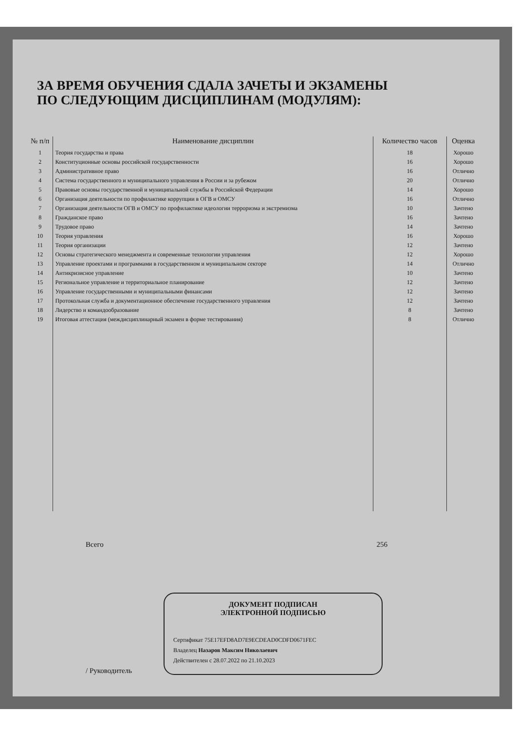ЗА ВРЕМЯ ОБУЧЕНИЯ СДАЛА ЗАЧЕТЫ И ЭКЗАМЕНЫ
ПО СЛЕДУЮЩИМ ДИСЦИПЛИНАМ (МОДУЛЯМ):
| № п/п | Наименование дисциплин | Количество часов | Оценка |
| --- | --- | --- | --- |
| 1 | Теория государства и права | 18 | Хорошо |
| 2 | Конституционные основы российской государственности | 16 | Хорошо |
| 3 | Административное право | 16 | Отлично |
| 4 | Система государственного и муниципального управления в России и за рубежом | 20 | Отлично |
| 5 | Правовые основы государственной и муниципальной службы в Российской Федерации | 14 | Хорошо |
| 6 | Организация деятельности по профилактике коррупции в ОГВ и ОМСУ | 16 | Отлично |
| 7 | Организация деятельности ОГВ и ОМСУ по профилактике идеологии терроризма и экстремизма | 10 | Зачтено |
| 8 | Гражданское право | 16 | Зачтено |
| 9 | Трудовое право | 14 | Зачтено |
| 10 | Теория управления | 16 | Хорошо |
| 11 | Теория организации | 12 | Зачтено |
| 12 | Основы стратегического менеджмента и современные технологии управления | 12 | Хорошо |
| 13 | Управление проектами и программами в государственном и муниципальном секторе | 14 | Отлично |
| 14 | Антикризисное управление | 10 | Зачтено |
| 15 | Региональное управление и территориальное планирование | 12 | Зачтено |
| 16 | Управление государственными и муниципальными финансами | 12 | Зачтено |
| 17 | Протокольная служба и документационное обеспечение государственного управления | 12 | Зачтено |
| 18 | Лидерство и командообразование | 8 | Зачтено |
| 19 | Итоговая аттестация (междисциплинарный экзамен в форме тестирования) | 8 | Отлично |
Всего 256
/ Руководитель
ДОКУМЕНТ ПОДПИСАН
ЭЛЕКТРОННОЙ ПОДПИСЬЮ
Сертификат 75E17EFD8AD7E9ECDEAD0CDFD0671FEC
Владелец Назаров Максим Николаевич
Действителен с 28.07.2022 по 21.10.2023